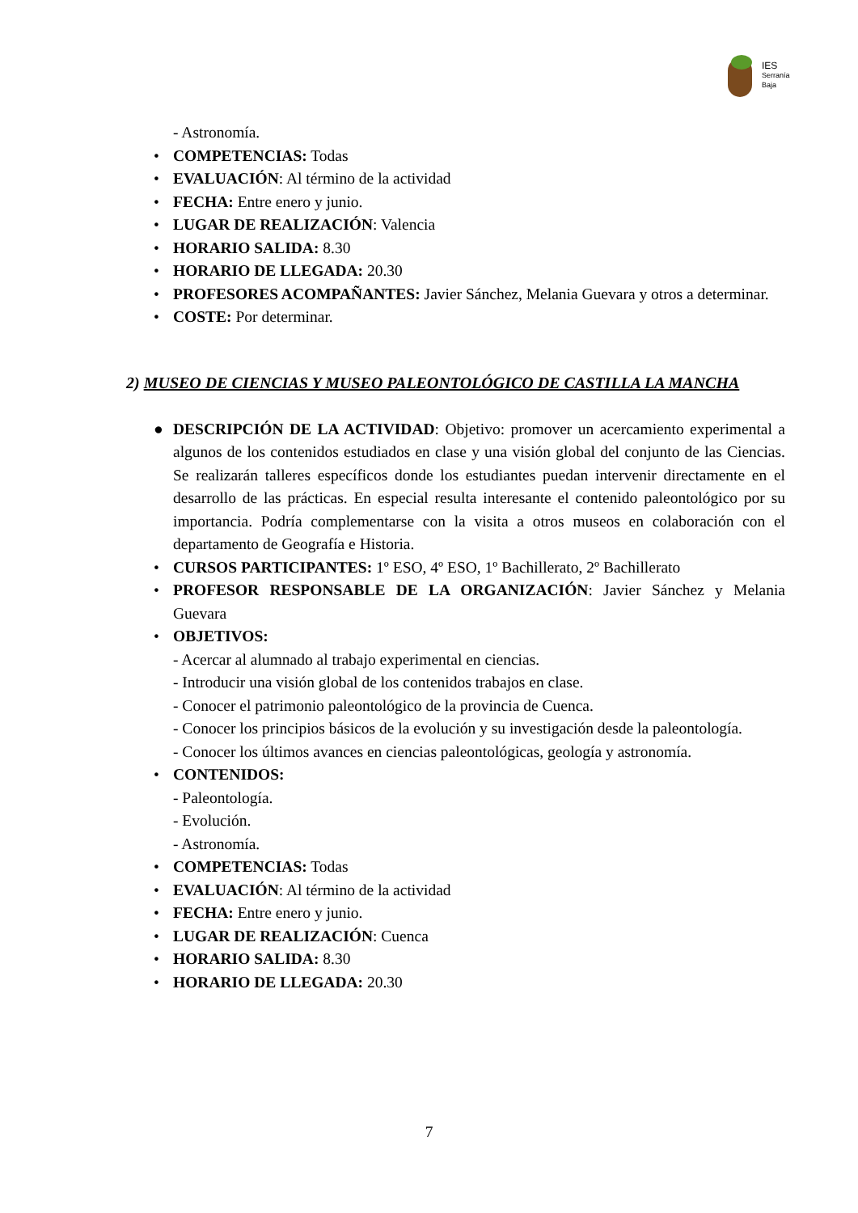IES
Serranía
Baja
- Astronomía.
• COMPETENCIAS: Todas
• EVALUACIÓN: Al término de la actividad
• FECHA: Entre enero y junio.
• LUGAR DE REALIZACIÓN: Valencia
• HORARIO SALIDA: 8.30
• HORARIO DE LLEGADA: 20.30
• PROFESORES ACOMPAÑANTES: Javier Sánchez, Melania Guevara y otros a determinar.
• COSTE: Por determinar.
2) MUSEO DE CIENCIAS Y MUSEO PALEONTOLÓGICO DE CASTILLA LA MANCHA
● DESCRIPCIÓN DE LA ACTIVIDAD: Objetivo: promover un acercamiento experimental a algunos de los contenidos estudiados en clase y una visión global del conjunto de las Ciencias. Se realizarán talleres específicos donde los estudiantes puedan intervenir directamente en el desarrollo de las prácticas. En especial resulta interesante el contenido paleontológico por su importancia. Podría complementarse con la visita a otros museos en colaboración con el departamento de Geografía e Historia.
• CURSOS PARTICIPANTES: 1º ESO, 4º ESO, 1º Bachillerato, 2º Bachillerato
• PROFESOR RESPONSABLE DE LA ORGANIZACIÓN: Javier Sánchez y Melania Guevara
• OBJETIVOS:
- Acercar al alumnado al trabajo experimental en ciencias.
- Introducir una visión global de los contenidos trabajos en clase.
- Conocer el patrimonio paleontológico de la provincia de Cuenca.
- Conocer los principios básicos de la evolución y su investigación desde la paleontología.
- Conocer los últimos avances en ciencias paleontológicas, geología y astronomía.
• CONTENIDOS:
- Paleontología.
- Evolución.
- Astronomía.
• COMPETENCIAS: Todas
• EVALUACIÓN: Al término de la actividad
• FECHA: Entre enero y junio.
• LUGAR DE REALIZACIÓN: Cuenca
• HORARIO SALIDA: 8.30
• HORARIO DE LLEGADA: 20.30
7